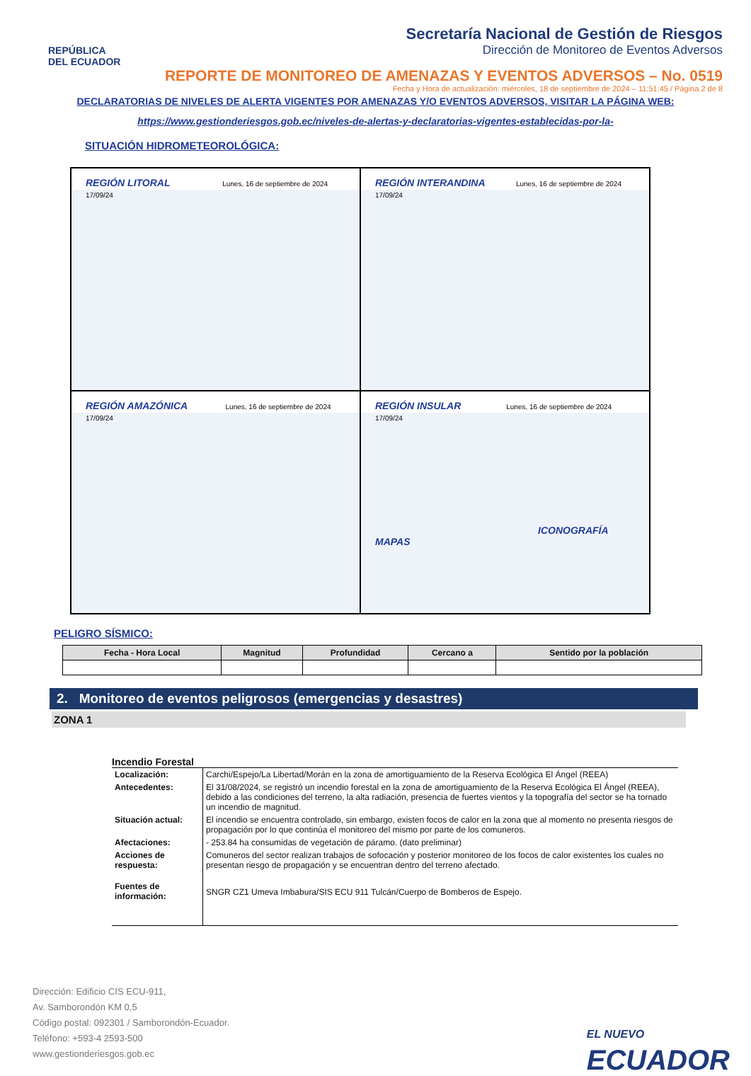REPÚBLICA
DEL ECUADOR
Secretaría Nacional de Gestión de Riesgos
Dirección de Monitoreo de Eventos Adversos
REPORTE DE MONITOREO DE AMENAZAS Y EVENTOS ADVERSOS – No. 0519
Fecha y Hora de actualización: miércoles, 18 de septiembre de 2024 – 11:51:45 / Página 2 de 8
DECLARATORIAS DE NIVELES DE ALERTA VIGENTES POR AMENAZAS Y/O EVENTOS ADVERSOS, VISITAR LA PÁGINA WEB:
https://www.gestionderiesgos.gob.ec/niveles-de-alertas-y-declaratorias-vigentes-establecidas-por-la-
SITUACIÓN HIDROMETEOROLÓGICA:
REGIÓN LITORAL Lunes, 16 de septiembre de 2024 17/09/24
REGIÓN INTERANDINA Lunes, 16 de septiembre de 2024 17/09/24
REGIÓN AMAZÓNICA Lunes, 16 de septiembre de 2024 17/09/24
REGIÓN INSULAR Lunes, 16 de septiembre de 2024 17/09/24
ICONOGRAFÍA MAPAS
PELIGRO SÍSMICO:
| Fecha - Hora Local | Magnitud | Profundidad | Cercano a | Sentido por la población |
| --- | --- | --- | --- | --- |
2. Monitoreo de eventos peligrosos (emergencias y desastres)
ZONA 1
Incendio Forestal
| Localización: | Carchi/Espejo/La Libertad/Morán en la zona de amortiguamiento de la Reserva Ecológica El Ángel (REEA) |
| Antecedentes: | El 31/08/2024, se registró un incendio forestal en la zona de amortiguamiento de la Reserva Ecológica El Ángel (REEA), debido a las condiciones del terreno, la alta radiación, presencia de fuertes vientos y la topografía del sector se ha tornado un incendio de magnitud. |
| Situación actual: | El incendio se encuentra controlado, sin embargo, existen focos de calor en la zona que al momento no presenta riesgos de propagación por lo que continúa el monitoreo del mismo por parte de los comuneros. |
| Afectaciones: | - 253.84 ha consumidas de vegetación de páramo. (dato preliminar) |
| Acciones de respuesta: | Comuneros del sector realizan trabajos de sofocación y posterior monitoreo de los focos de calor existentes los cuales no presentan riesgo de propagación y se encuentran dentro del terreno afectado. |
| Fuentes de información: | SNGR CZ1 Umeva Imbabura/SIS ECU 911 Tulcán/Cuerpo de Bomberos de Espejo. |
Dirección: Edificio CIS ECU-911,
Av. Samborondón KM 0,5
Código postal: 092301 / Samborondón-Ecuador.
Teléfono: +593-4 2593-500
www.gestionderiesgos.gob.ec
EL NUEVO
ECUADOR